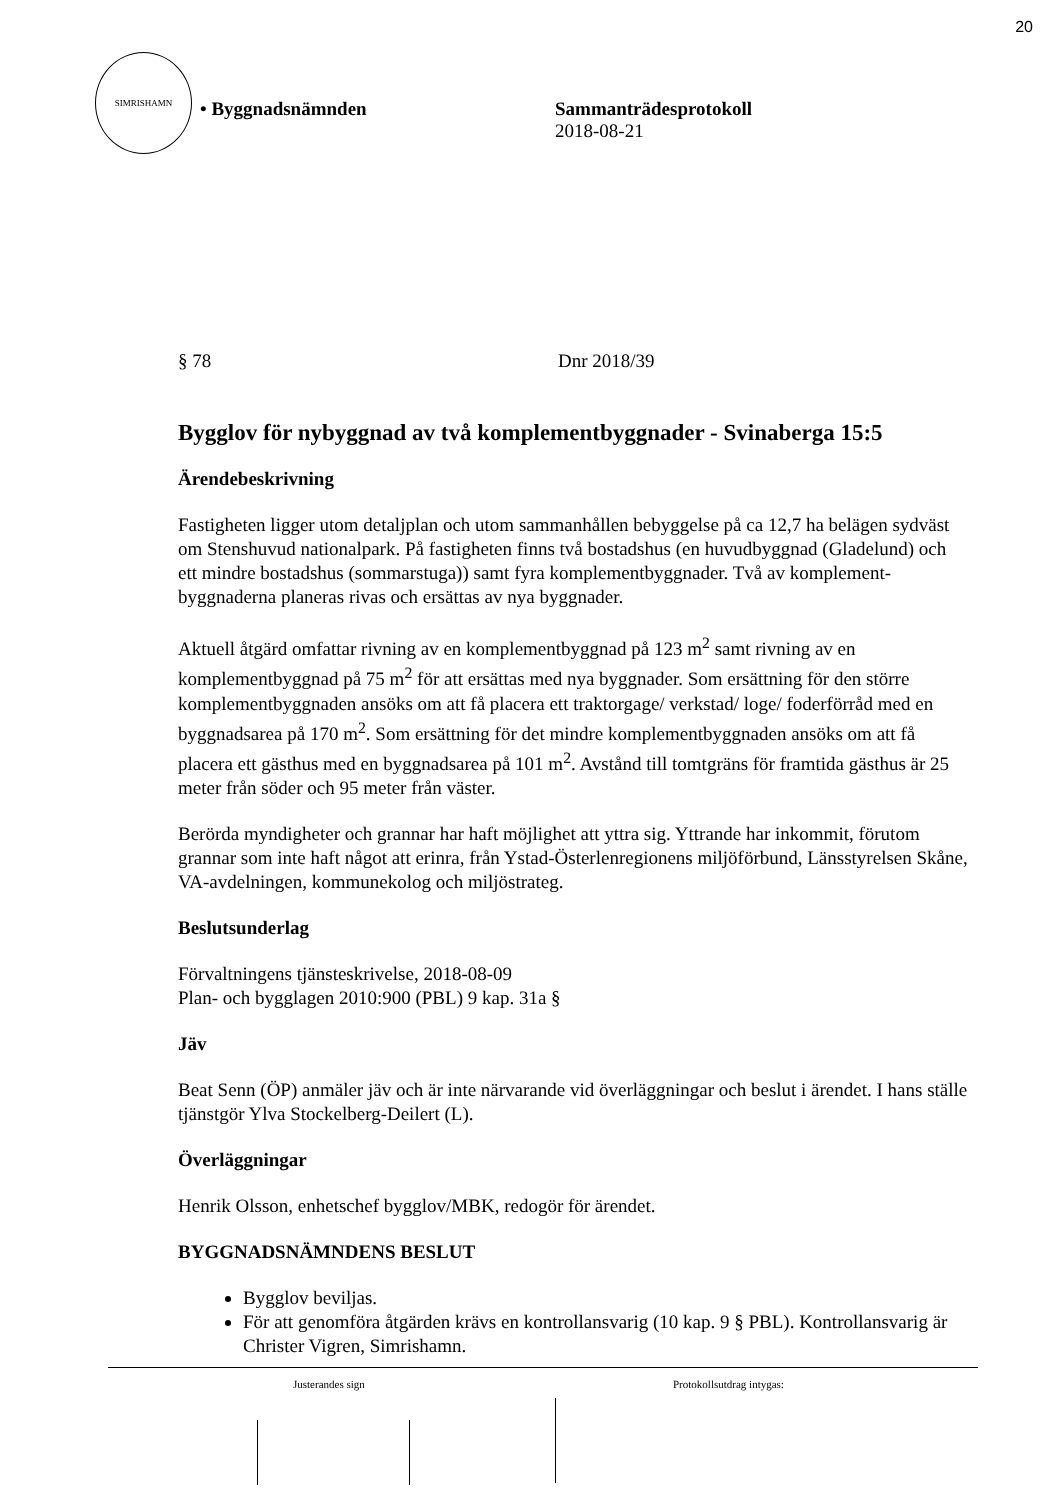20
SIMRISHAMN
• Byggnadsnämnden Sammanträdesprotokoll
2018-08-21
§ 78 Dnr 2018/39
Bygglov för nybyggnad av två komplementbyggnader - Svinaberga 15:5
Ärendebeskrivning
Fastigheten ligger utom detaljplan och utom sammanhållen bebyggelse på ca 12,7 ha belägen sydväst om Stenshuvud nationalpark. På fastigheten finns två bostadshus (en huvudbyggnad (Gladelund) och ett mindre bostadshus (sommarstuga)) samt fyra komplementbyggnader. Två av komplement-byggnaderna planeras rivas och ersättas av nya byggnader.
Aktuell åtgärd omfattar rivning av en komplementbyggnad på 123 m<sup>2</sup> samt rivning av en komplementbyggnad på 75 m<sup>2</sup> för att ersättas med nya byggnader. Som ersättning för den större komplementbyggnaden ansöks om att få placera ett traktorgage/ verkstad/ loge/ foderförråd med en byggnadsarea på 170 m<sup>2</sup>. Som ersättning för det mindre komplementbyggnaden ansöks om att få placera ett gästhus med en byggnadsarea på 101 m<sup>2</sup>. Avstånd till tomtgräns för framtida gästhus är 25 meter från söder och 95 meter från väster.
Berörda myndigheter och grannar har haft möjlighet att yttra sig. Yttrande har inkommit, förutom grannar som inte haft något att erinra, från Ystad-Österlenregionens miljöförbund, Länsstyrelsen Skåne, VA-avdelningen, kommunekolog och miljöstrateg.
Beslutsunderlag
Förvaltningens tjänsteskrivelse, 2018-08-09
Plan- och bygglagen 2010:900 (PBL) 9 kap. 31a §
Jäv
Beat Senn (ÖP) anmäler jäv och är inte närvarande vid överläggningar och beslut i ärendet. I hans ställe tjänstgör Ylva Stockelberg-Deilert (L).
Överläggningar
Henrik Olsson, enhetschef bygglov/MBK, redogör för ärendet.
BYGGNADSNÄMNDENS BESLUT
Bygglov beviljas.
För att genomföra åtgärden krävs en kontrollansvarig (10 kap. 9 § PBL). Kontrollansvarig är Christer Vigren, Simrishamn.
Justerandes sign Protokollsutdrag intygas: